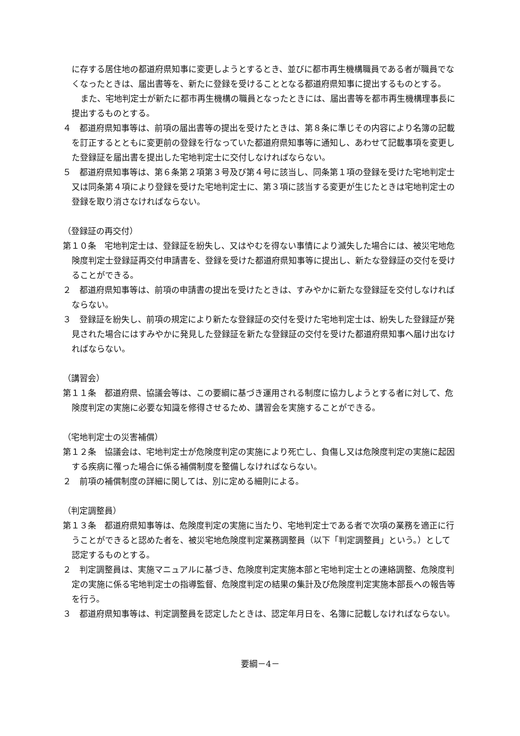に存する居住地の都道府県知事に変更しようとするとき、並びに都市再生機構職員である者が職員でなくなったときは、届出書等を、新たに登録を受けることとなる都道府県知事に提出するものとする。
また、宅地判定士が新たに都市再生機構の職員となったときには、届出書等を都市再生機構理事長に提出するものとする。
４　都道府県知事等は、前項の届出書等の提出を受けたときは、第８条に準じその内容により名簿の記載を訂正するとともに変更前の登録を行なっていた都道府県知事等に通知し、あわせて記載事項を変更した登録証を届出書を提出した宅地判定士に交付しなければならない。
５　都道府県知事等は、第６条第２項第３号及び第４号に該当し、同条第１項の登録を受けた宅地判定士又は同条第４項により登録を受けた宅地判定士に、第３項に該当する変更が生じたときは宅地判定士の登録を取り消さなければならない。
（登録証の再交付）
第１０条　宅地判定士は、登録証を紛失し、又はやむを得ない事情により滅失した場合には、被災宅地危険度判定士登録証再交付申請書を、登録を受けた都道府県知事等に提出し、新たな登録証の交付を受けることができる。
２　都道府県知事等は、前項の申請書の提出を受けたときは、すみやかに新たな登録証を交付しなければならない。
３　登録証を紛失し、前項の規定により新たな登録証の交付を受けた宅地判定士は、紛失した登録証が発見された場合にはすみやかに発見した登録証を新たな登録証の交付を受けた都道府県知事へ届け出なければならない。
（講習会）
第１１条　都道府県、協議会等は、この要綱に基づき運用される制度に協力しようとする者に対して、危険度判定の実施に必要な知識を修得させるため、講習会を実施することができる。
（宅地判定士の災害補償）
第１２条　協議会は、宅地判定士が危険度判定の実施により死亡し、負傷し又は危険度判定の実施に起因する疾病に罹った場合に係る補償制度を整備しなければならない。
２　前項の補償制度の詳細に関しては、別に定める細則による。
（判定調整員）
第１３条　都道府県知事等は、危険度判定の実施に当たり、宅地判定士である者で次項の業務を適正に行うことができると認めた者を、被災宅地危険度判定業務調整員（以下「判定調整員」という。）として認定するものとする。
２　判定調整員は、実施マニュアルに基づき、危険度判定実施本部と宅地判定士との連絡調整、危険度判定の実施に係る宅地判定士の指導監督、危険度判定の結果の集計及び危険度判定実施本部長への報告等を行う。
３　都道府県知事等は、判定調整員を認定したときは、認定年月日を、名簿に記載しなければならない。
要綱－4－